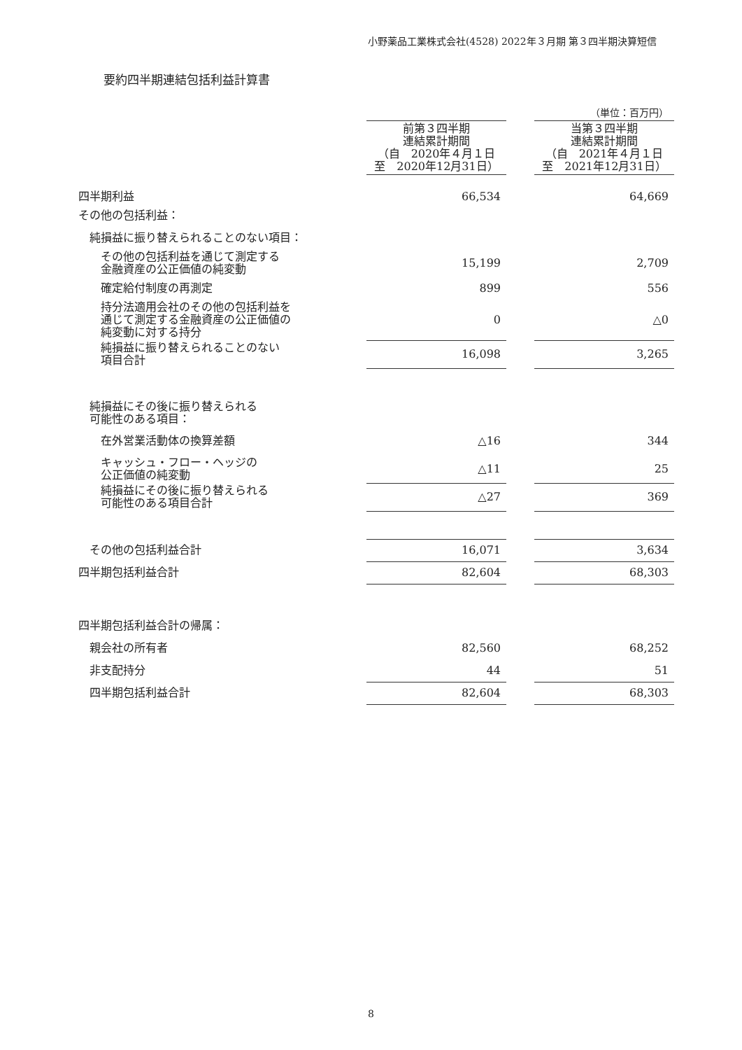小野薬品工業株式会社(4528) 2022年３月期 第３四半期決算短信
要約四半期連結包括利益計算書
| | | | （単位：百万円） |
| | 前第３四半期 連結累計期間 （自 2020年４月１日 至 2020年12月31日） | | 当第３四半期 連結累計期間 （自 2021年４月１日 至 2021年12月31日） |
| 四半期利益 | 66,534 | | 64,669 |
| その他の包括利益： | | | |
| 純損益に振り替えられることのない項目： | | | |
| その他の包括利益を通じて測定する 金融資産の公正価値の純変動 | 15,199 | | 2,709 |
| 確定給付制度の再測定 | 899 | | 556 |
| 持分法適用会社のその他の包括利益を 通じて測定する金融資産の公正価値の 純変動に対する持分 | 0 | | △0 |
| 純損益に振り替えられることのない 項目合計 | 16,098 | | 3,265 |
| 純損益にその後に振り替えられる 可能性のある項目： | | | |
| 在外営業活動体の換算差額 | △16 | | 344 |
| キャッシュ・フロー・ヘッジの 公正価値の純変動 | △11 | | 25 |
| 純損益にその後に振り替えられる 可能性のある項目合計 | △27 | | 369 |
| その他の包括利益合計 | 16,071 | | 3,634 |
| 四半期包括利益合計 | 82,604 | | 68,303 |
| 四半期包括利益合計の帰属： | | | |
| 親会社の所有者 | 82,560 | | 68,252 |
| 非支配持分 | 44 | | 51 |
| 四半期包括利益合計 | 82,604 | | 68,303 |
8